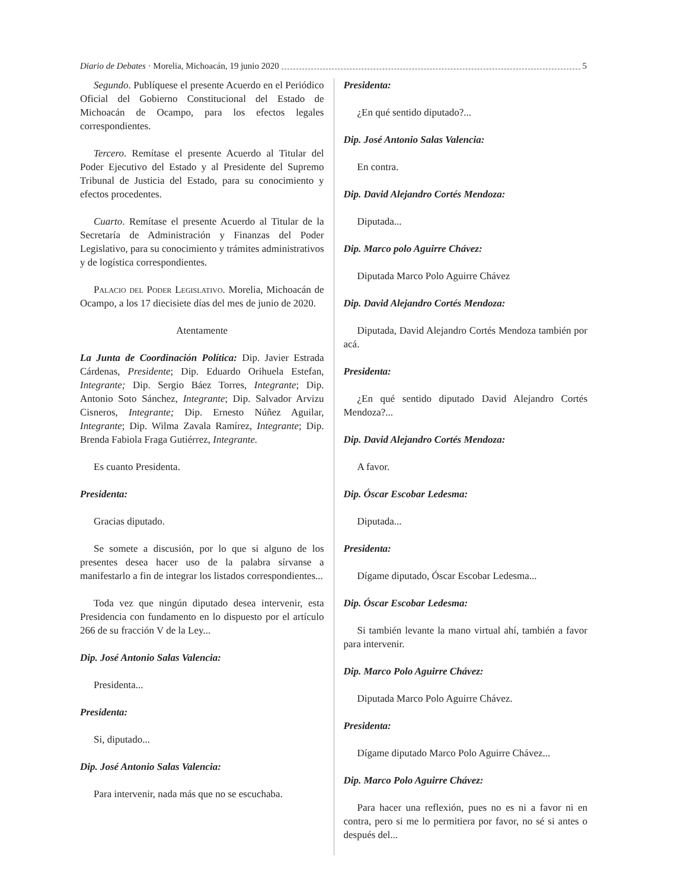Diario de Debates · Morelia, Michoacán, 19 junio 2020 5
Segundo. Publíquese el presente Acuerdo en el Periódico Oficial del Gobierno Constitucional del Estado de Michoacán de Ocampo, para los efectos legales correspondientes.
Tercero. Remítase el presente Acuerdo al Titular del Poder Ejecutivo del Estado y al Presidente del Supremo Tribunal de Justicia del Estado, para su conocimiento y efectos procedentes.
Cuarto. Remítase el presente Acuerdo al Titular de la Secretaría de Administración y Finanzas del Poder Legislativo, para su conocimiento y trámites administrativos y de logística correspondientes.
Palacio del Poder Legislativo. Morelia, Michoacán de Ocampo, a los 17 diecisiete días del mes de junio de 2020.
Atentamente
La Junta de Coordinación Política: Dip. Javier Estrada Cárdenas, Presidente; Dip. Eduardo Orihuela Estefan, Integrante; Dip. Sergio Báez Torres, Integrante; Dip. Antonio Soto Sánchez, Integrante; Dip. Salvador Arvizu Cisneros, Integrante; Dip. Ernesto Núñez Aguilar, Integrante; Dip. Wilma Zavala Ramírez, Integrante; Dip. Brenda Fabiola Fraga Gutiérrez, Integrante.
Es cuanto Presidenta.
Presidenta:
Gracias diputado.
Se somete a discusión, por lo que si alguno de los presentes desea hacer uso de la palabra sírvanse a manifestarlo a fin de integrar los listados correspondientes...
Toda vez que ningún diputado desea intervenir, esta Presidencia con fundamento en lo dispuesto por el artículo 266 de su fracción V de la Ley...
Dip. José Antonio Salas Valencia:
Presidenta...
Presidenta:
Si, diputado...
Dip. José Antonio Salas Valencia:
Para intervenir, nada más que no se escuchaba.
Presidenta:
¿En qué sentido diputado?...
Dip. José Antonio Salas Valencia:
En contra.
Dip. David Alejandro Cortés Mendoza:
Diputada...
Dip. Marco polo Aguirre Chávez:
Diputada Marco Polo Aguirre Chávez
Dip. David Alejandro Cortés Mendoza:
Diputada, David Alejandro Cortés Mendoza también por acá.
Presidenta:
¿En qué sentido diputado David Alejandro Cortés Mendoza?...
Dip. David Alejandro Cortés Mendoza:
A favor.
Dip. Óscar Escobar Ledesma:
Diputada...
Presidenta:
Dígame diputado, Óscar Escobar Ledesma...
Dip. Óscar Escobar Ledesma:
Si también levante la mano virtual ahí, también a favor para intervenir.
Dip. Marco Polo Aguirre Chávez:
Diputada Marco Polo Aguirre Chávez.
Presidenta:
Dígame diputado Marco Polo Aguirre Chávez...
Dip. Marco Polo Aguirre Chávez:
Para hacer una reflexión, pues no es ni a favor ni en contra, pero si me lo permitiera por favor, no sé si antes o después del...